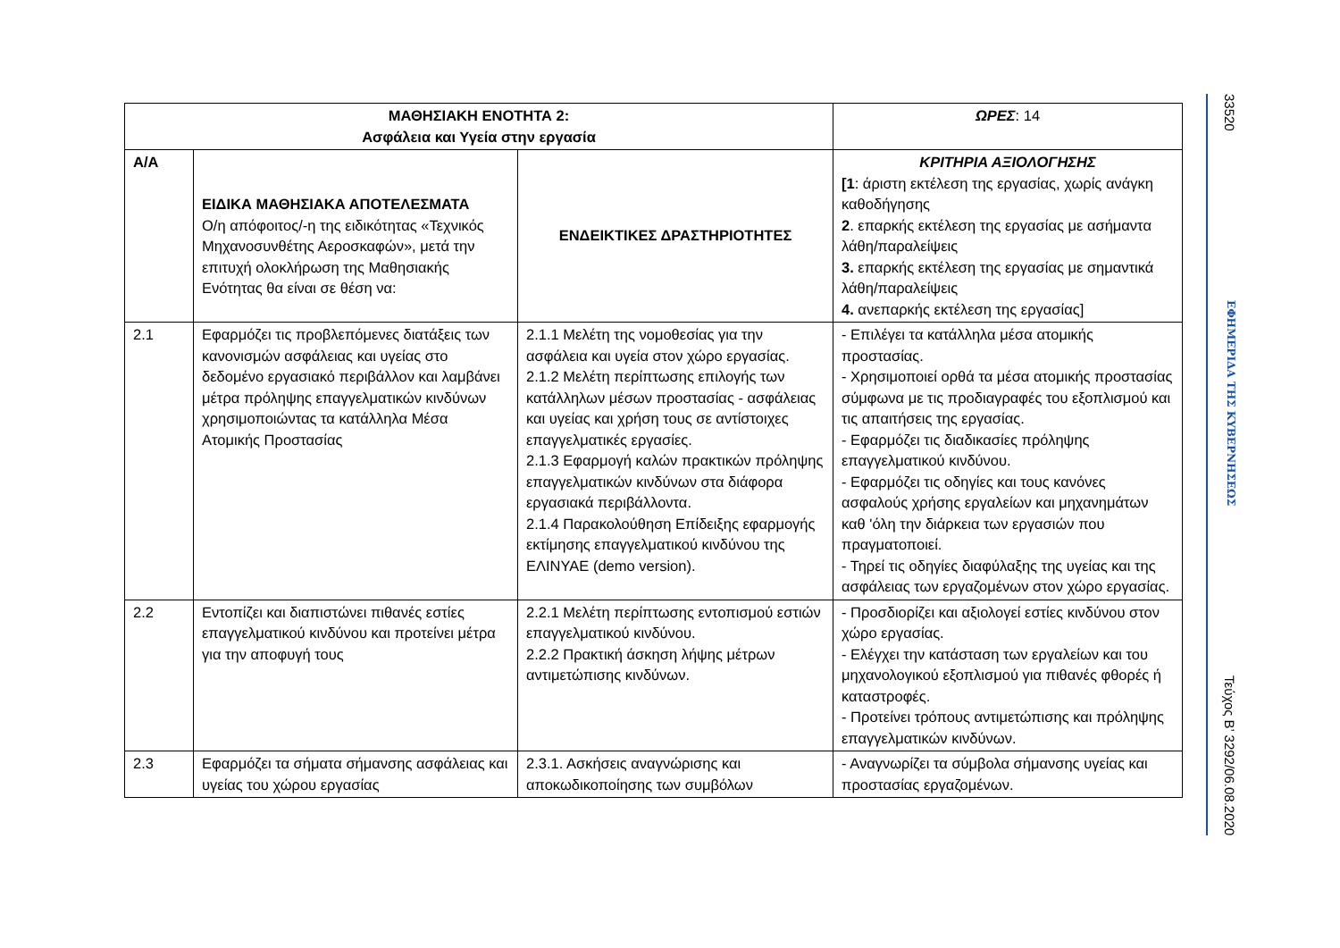| ΜΑΘΗΣΙΑΚΗ ΕΝΟΤΗΤΑ 2: Ασφάλεια και Υγεία στην εργασία | | | ΩΡΕΣ : 14 |
| --- | --- | --- | --- |
| Α/Α | ΕΙΔΙΚΑ ΜΑΘΗΣΙΑΚΑ ΑΠΟΤΕΛΕΣΜΑΤΑ Ο/η απόφοιτος/-η της ειδικότητας «Τεχνικός Μηχανοσυνθέτης Αεροσκαφών», μετά την επιτυχή ολοκλήρωση της Μαθησιακής Ενότητας θα είναι σε θέση να: | ΕΝΔΕΙΚΤΙΚΕΣ ΔΡΑΣΤΗΡΙΟΤΗΤΕΣ | ΚΡΙΤΗΡΙΑ ΑΞΙΟΛΟΓΗΣΗΣ [1 : άριστη εκτέλεση της εργασίας, χωρίς ανάγκη καθοδήγησης 2 . επαρκής εκτέλεση της εργασίας με ασήμαντα λάθη/παραλείψεις 3. επαρκής εκτέλεση της εργασίας με σημαντικά λάθη/παραλείψεις 4. ανεπαρκής εκτέλεση της εργασίας] |
| 2.1 | Εφαρμόζει τις προβλεπόμενες διατάξεις των κανονισμών ασφάλειας και υγείας στο δεδομένο εργασιακό περιβάλλον και λαμβάνει μέτρα πρόληψης επαγγελματικών κινδύνων χρησιμοποιώντας τα κατάλληλα Μέσα Ατομικής Προστασίας | 2.1.1 Μελέτη της νομοθεσίας για την ασφάλεια και υγεία στον χώρο εργασίας. 2.1.2 Μελέτη περίπτωσης επιλογής των κατάλληλων μέσων προστασίας - ασφάλειας και υγείας και χρήση τους σε αντίστοιχες επαγγελματικές εργασίες. 2.1.3 Εφαρμογή καλών πρακτικών πρόληψης επαγγελματικών κινδύνων στα διάφορα εργασιακά περιβάλλοντα. 2.1.4 Παρακολούθηση Επίδειξης εφαρμογής εκτίμησης επαγγελματικού κινδύνου της ΕΛΙΝΥΑΕ (demo version). | - Επιλέγει τα κατάλληλα μέσα ατομικής προστασίας. - Χρησιμοποιεί ορθά τα μέσα ατομικής προστασίας σύμφωνα με τις προδιαγραφές του εξοπλισμού και τις απαιτήσεις της εργασίας. - Εφαρμόζει τις διαδικασίες πρόληψης επαγγελματικού κινδύνου. - Εφαρμόζει τις οδηγίες και τους κανόνες ασφαλούς χρήσης εργαλείων και μηχανημάτων καθ 'όλη την διάρκεια των εργασιών που πραγματοποιεί. - Τηρεί τις οδηγίες διαφύλαξης της υγείας και της ασφάλειας των εργαζομένων στον χώρο εργασίας. |
| 2.2 | Εντοπίζει και διαπιστώνει πιθανές εστίες επαγγελματικού κινδύνου και προτείνει μέτρα για την αποφυγή τους | 2.2.1 Μελέτη περίπτωσης εντοπισμού εστιών επαγγελματικού κινδύνου. 2.2.2 Πρακτική άσκηση λήψης μέτρων αντιμετώπισης κινδύνων. | - Προσδιορίζει και αξιολογεί εστίες κινδύνου στον χώρο εργασίας. - Ελέγχει την κατάσταση των εργαλείων και του μηχανολογικού εξοπλισμού για πιθανές φθορές ή καταστροφές. - Προτείνει τρόπους αντιμετώπισης και πρόληψης επαγγελματικών κινδύνων. |
| 2.3 | Εφαρμόζει τα σήματα σήμανσης ασφάλειας και υγείας του χώρου εργασίας | 2.3.1. Ασκήσεις αναγνώρισης και αποκωδικοποίησης των συμβόλων | - Αναγνωρίζει τα σύμβολα σήμανσης υγείας και προστασίας εργαζομένων. |
33520 ΕΦΗΜΕΡΙΔΑ ΤΗΣ ΚΥΒΕΡΝΗΣΕΩΣ Τεύχος B’ 3292/06.08.2020